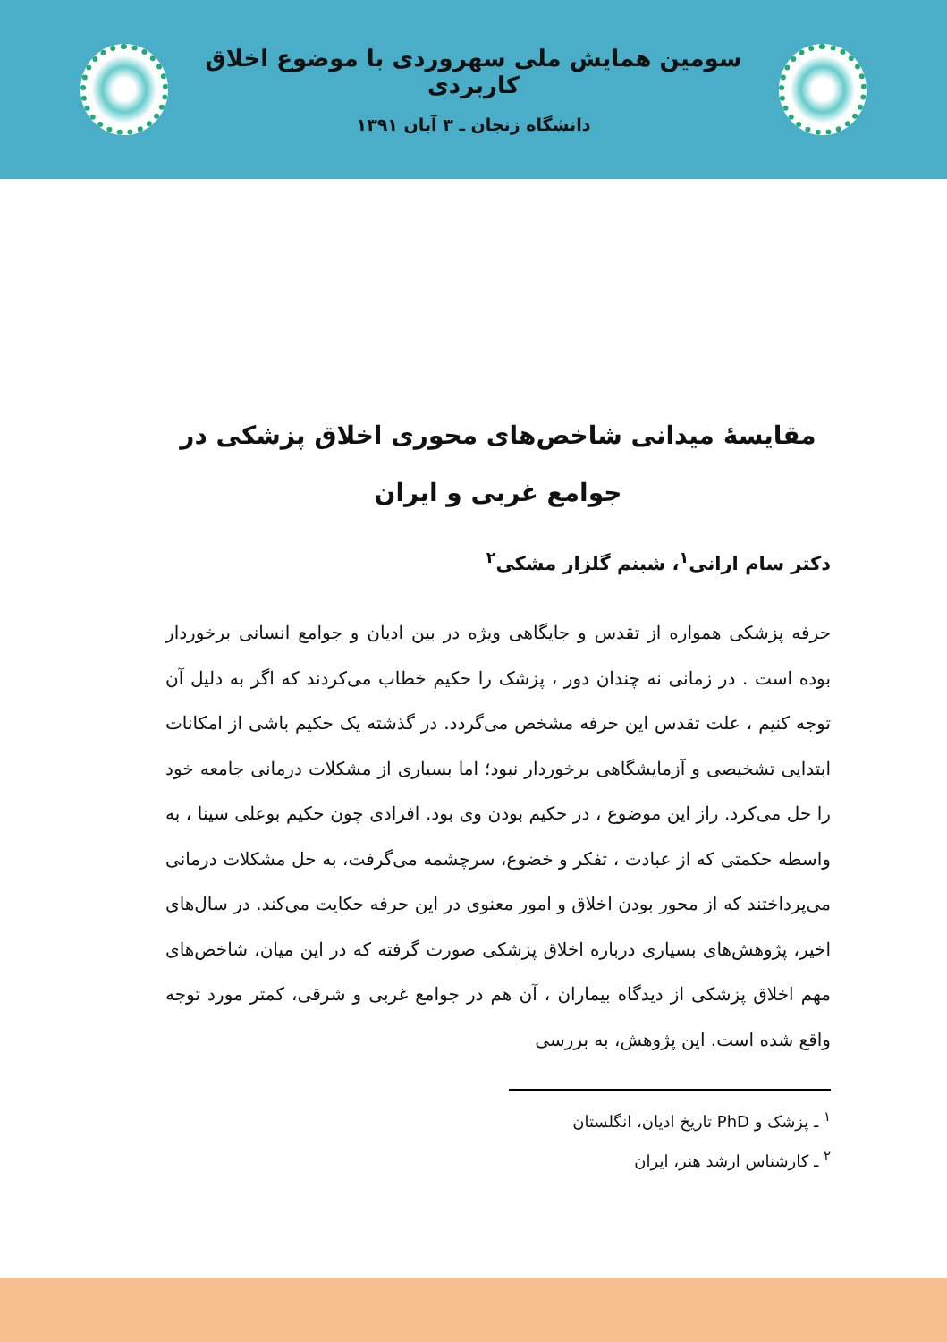سومین همایش ملی سهروردی با موضوع اخلاق کاربردی
دانشگاه زنجان ـ ۳ آبان ۱۳۹۱
مقایسهٔ میدانی شاخص‌های محوری اخلاق پزشکی در جوامع غربی و ایران
دکتر سام ارانی<sup>۱</sup>، شبنم گلزار مشکی<sup>۲</sup>
حرفه پزشکی همواره از تقدس و جایگاهی ویژه در بین ادیان و جوامع انسانی برخوردار بوده است . در زمانی نه چندان دور ، پزشک را حکیم خطاب می‌کردند که اگر به دلیل آن توجه کنیم ، علت تقدس این حرفه مشخص می‌گردد. در گذشته یک حکیم باشی از امکانات ابتدایی تشخیصی و آزمایشگاهی برخوردار نبود؛ اما بسیاری از مشکلات درمانی جامعه خود را حل می‌کرد. راز این موضوع ، در حکیم بودن وی بود. افرادی چون حکیم بوعلی سینا ، به واسطه حکمتی که از عبادت ، تفکر و خضوع، سرچشمه می‌گرفت، به حل مشکلات درمانی می‌پرداختند که از محور بودن اخلاق و امور معنوی در این حرفه حکایت می‌کند. در سال‌های اخیر، پژوهش‌های بسیاری درباره اخلاق پزشکی صورت گرفته که در این میان، شاخص‌های مهم اخلاق پزشکی از دیدگاه بیماران ، آن هم در جوامع غربی و شرقی، کمتر مورد توجه واقع شده است. این پژوهش، به بررسی
<sup>۱</sup> ـ پزشک و PhD تاریخ ادیان، انگلستان
<sup>۲</sup> ـ کارشناس ارشد هنر، ایران